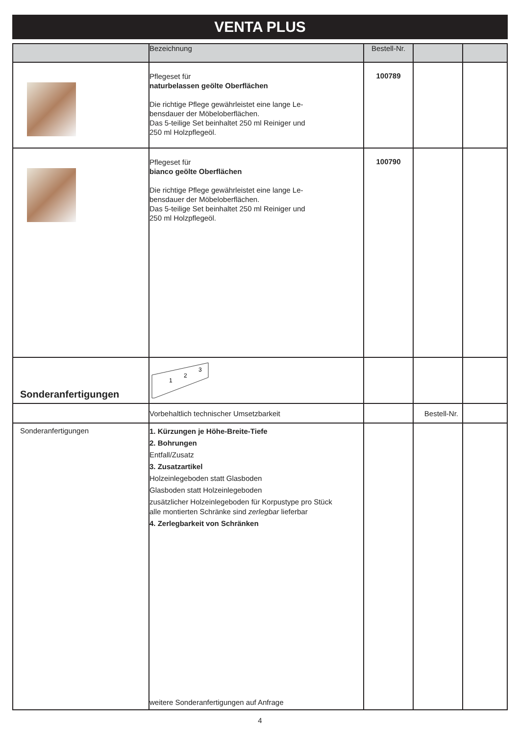VENTA PLUS
| | Bezeichnung | Bestell-Nr. | | |
| --- | --- | --- | --- | --- |
| | Pflegeset für naturbelassen geölte Oberflächen Die richtige Pflege gewährleistet eine lange Le- bensdauer der Möbeloberflächen. Das 5-teilige Set beinhaltet 250 ml Reiniger und 250 ml Holzpflegeöl. | 100789 | | |
| | Pflegeset für bianco geölte Oberflächen Die richtige Pflege gewährleistet eine lange Le- bensdauer der Möbeloberflächen. Das 5-teilige Set beinhaltet 250 ml Reiniger und 250 ml Holzpflegeöl. | 100790 | | |
| Sonderanfertigungen | 1 2 3 | | | |
| | Vorbehaltlich technischer Umsetzbarkeit | | Bestell-Nr. | |
| Sonderanfertigungen | 1. Kürzungen je Höhe-Breite-Tiefe 2. Bohrungen Entfall/Zusatz 3. Zusatzartikel Holzeinlegeboden statt Glasboden Glasboden statt Holzeinlegeboden zusätzlicher Holzeinlegeboden für Korpustype pro Stück alle montierten Schränke sind zerlegbar lieferbar 4. Zerlegbarkeit von Schränken weitere Sonderanfertigungen auf Anfrage | | | |
4